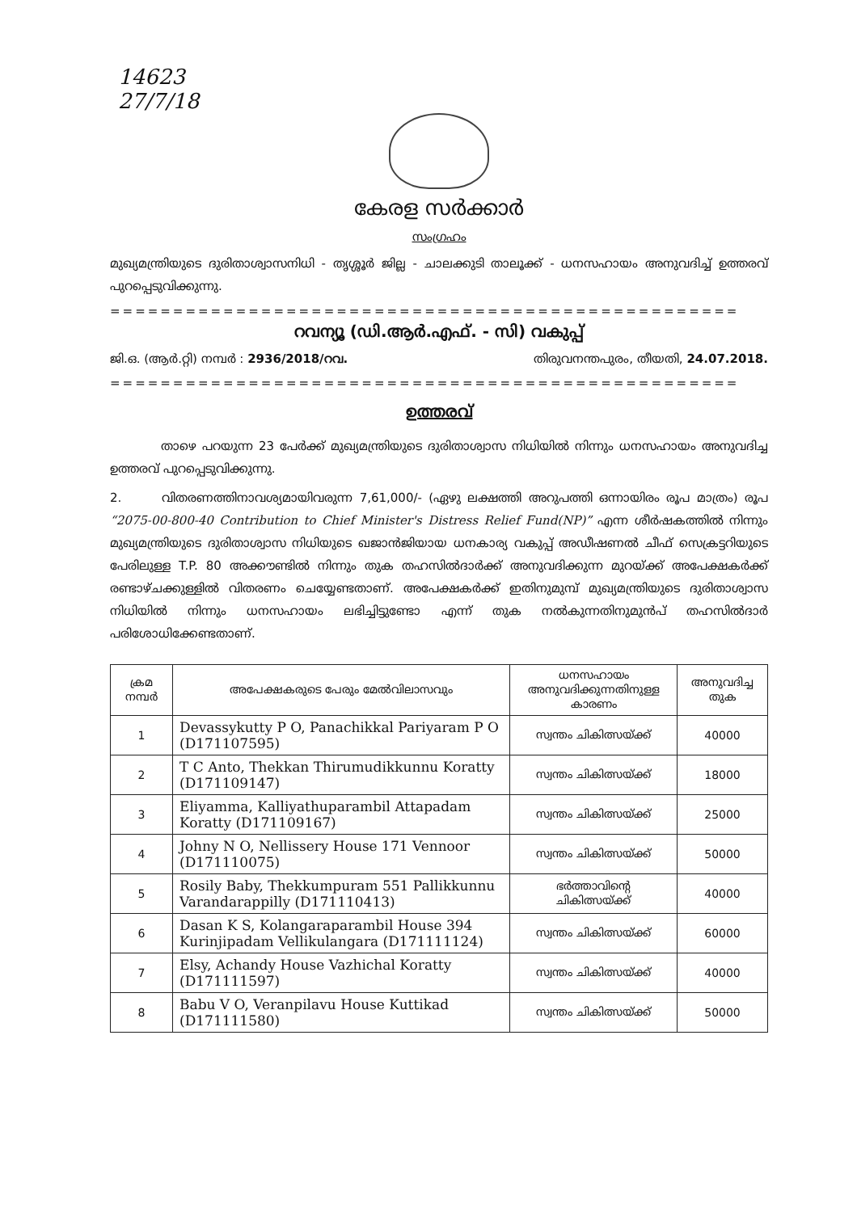14623
27/7/18
കേരള സർക്കാർ
സംഗ്രഹം
മുഖ്യമന്ത്രിയുടെ ദുരിതാശ്വാസനിധി - തൃശ്ശൂർ ജില്ല - ചാലക്കുടി താലൂക്ക് - ധനസഹായം അനുവദിച്ച് ഉത്തരവ് പുറപ്പെടുവിക്കുന്നു.
==================================================
റവന്യൂ (ഡി.ആർ.എഫ്. - സി) വകുപ്പ്
ജി.ഒ. (ആർ.റ്റി) നമ്പർ : 2936/2018/റവ. തിരുവനന്തപുരം, തീയതി, 24.07.2018.
==================================================
ഉത്തരവ്
താഴെ പറയുന്ന 23 പേർക്ക് മുഖ്യമന്ത്രിയുടെ ദുരിതാശ്വാസ നിധിയിൽ നിന്നും ധനസഹായം അനുവദിച്ച ഉത്തരവ് പുറപ്പെടുവിക്കുന്നു.
2. വിതരണത്തിനാവശ്യമായിവരുന്ന 7,61,000/- (ഏഴു ലക്ഷത്തി അറുപത്തി ഒന്നായിരം രൂപ മാത്രം) രൂപ “2075-00-800-40 Contribution to Chief Minister's Distress Relief Fund(NP)” എന്ന ശീർഷകത്തിൽ നിന്നും മുഖ്യമന്ത്രിയുടെ ദുരിതാശ്വാസ നിധിയുടെ ഖജാൻജിയായ ധനകാര്യ വകുപ്പ് അഡീഷണൽ ചീഫ് സെക്രട്ടറിയുടെ പേരിലുള്ള T.P. 80 അക്കൗണ്ടിൽ നിന്നും തുക തഹസിൽദാർക്ക് അനുവദിക്കുന്ന മുറയ്ക്ക് അപേക്ഷകർക്ക് രണ്ടാഴ്ചക്കുള്ളിൽ വിതരണം ചെയ്യേണ്ടതാണ്. അപേക്ഷകർക്ക് ഇതിനുമുമ്പ് മുഖ്യമന്ത്രിയുടെ ദുരിതാശ്വാസ നിധിയിൽ നിന്നും ധനസഹായം ലഭിച്ചിട്ടുണ്ടോ എന്ന് തുക നൽകുന്നതിനുമുൻപ് തഹസിൽദാർ പരിശോധിക്കേണ്ടതാണ്.
| ക്രമ നമ്പർ | അപേക്ഷകരുടെ പേരും മേൽവിലാസവും | ധനസഹായം അനുവദിക്കുന്നതിനുള്ള കാരണം | അനുവദിച്ച തുക |
| --- | --- | --- | --- |
| 1 | Devassykutty P O, Panachikkal Pariyaram P O (D171107595) | സ്വന്തം ചികിത്സയ്ക്ക് | 40000 |
| 2 | T C Anto, Thekkan Thirumudikkunnu Koratty (D171109147) | സ്വന്തം ചികിത്സയ്ക്ക് | 18000 |
| 3 | Eliyamma, Kalliyathuparambil Attapadam Koratty (D171109167) | സ്വന്തം ചികിത്സയ്ക്ക് | 25000 |
| 4 | Johny N O, Nellissery House 171 Vennoor (D171110075) | സ്വന്തം ചികിത്സയ്ക്ക് | 50000 |
| 5 | Rosily Baby, Thekkumpuram 551 Pallikkunnu Varandarappilly (D171110413) | ഭർത്താവിന്റെ ചികിത്സയ്ക്ക് | 40000 |
| 6 | Dasan K S, Kolangaraparambil House 394 Kurinjipadam Vellikulangara (D171111124) | സ്വന്തം ചികിത്സയ്ക്ക് | 60000 |
| 7 | Elsy, Achandy House Vazhichal Koratty (D171111597) | സ്വന്തം ചികിത്സയ്ക്ക് | 40000 |
| 8 | Babu V O, Veranpilavu House Kuttikad (D171111580) | സ്വന്തം ചികിത്സയ്ക്ക് | 50000 |